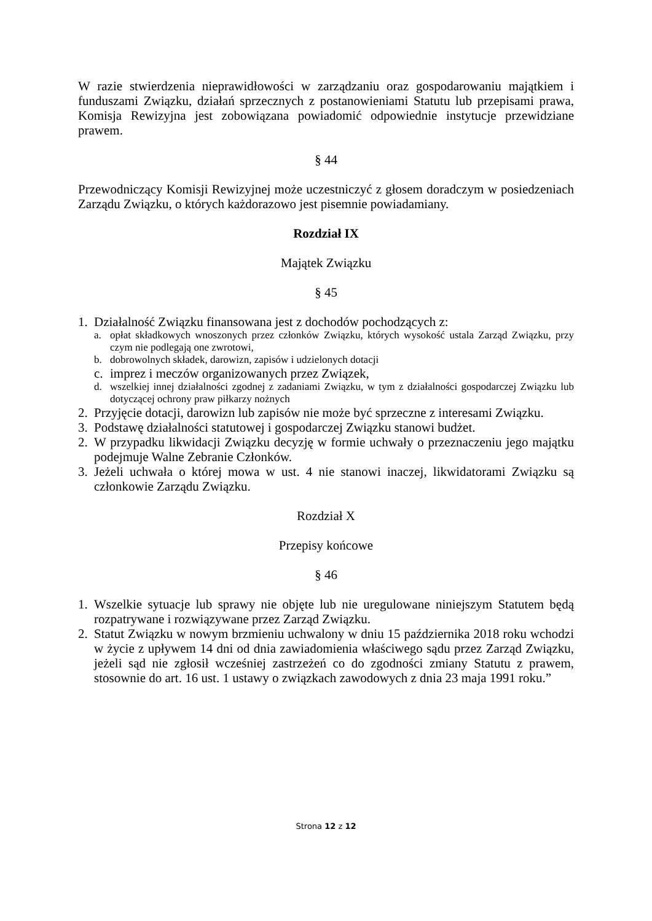W razie stwierdzenia nieprawidłowości w zarządzaniu oraz gospodarowaniu majątkiem i funduszami Związku, działań sprzecznych z postanowieniami Statutu lub przepisami prawa, Komisja Rewizyjna jest zobowiązana powiadomić odpowiednie instytucje przewidziane prawem.
§ 44
Przewodniczący Komisji Rewizyjnej może uczestniczyć z głosem doradczym w posiedzeniach Zarządu Związku, o których każdorazowo jest pisemnie powiadamiany.
Rozdział IX
Majątek Związku
§ 45
1. Działalność Związku finansowana jest z dochodów pochodzących z:
a. opłat składkowych wnoszonych przez członków Związku, których wysokość ustala Zarząd Związku, przy czym nie podlegają one zwrotowi,
b. dobrowolnych składek, darowizn, zapisów i udzielonych dotacji
c. imprez i meczów organizowanych przez Związek,
d. wszelkiej innej działalności zgodnej z zadaniami Związku, w tym z działalności gospodarczej Związku lub dotyczącej ochrony praw piłkarzy nożnych
2. Przyjęcie dotacji, darowizn lub zapisów nie może być sprzeczne z interesami Związku.
3. Podstawę działalności statutowej i gospodarczej Związku stanowi budżet.
2. W przypadku likwidacji Związku decyzję w formie uchwały o przeznaczeniu jego majątku podejmuje Walne Zebranie Członków.
3. Jeżeli uchwała o której mowa w ust. 4 nie stanowi inaczej, likwidatorami Związku są członkowie Zarządu Związku.
Rozdział X
Przepisy końcowe
§ 46
1. Wszelkie sytuacje lub sprawy nie objęte lub nie uregulowane niniejszym Statutem będą rozpatrywane i rozwiązywane przez Zarząd Związku.
2. Statut Związku w nowym brzmieniu uchwalony w dniu 15 października 2018 roku wchodzi w życie z upływem 14 dni od dnia zawiadomienia właściwego sądu przez Zarząd Związku, jeżeli sąd nie zgłosił wcześniej zastrzeżeń co do zgodności zmiany Statutu z prawem, stosownie do art. 16 ust. 1 ustawy o związkach zawodowych z dnia 23 maja 1991 roku.”
Strona 12 z 12